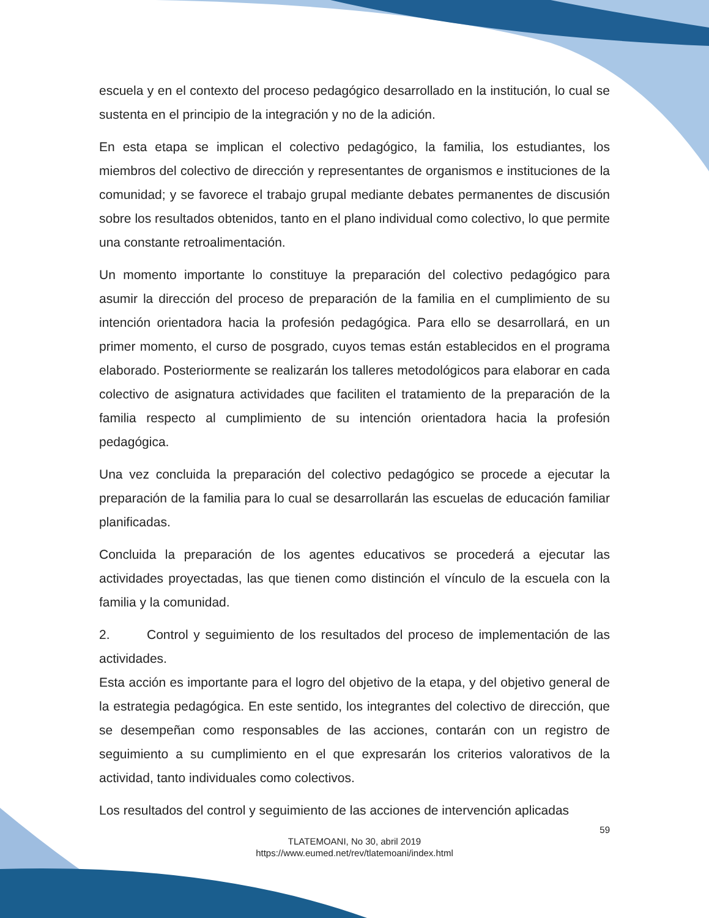escuela y en el contexto del proceso pedagógico desarrollado en la institución, lo cual se sustenta en el principio de la integración y no de la adición.
En esta etapa se implican el colectivo pedagógico, la familia, los estudiantes, los miembros del colectivo de dirección y representantes de organismos e instituciones de la comunidad; y se favorece el trabajo grupal mediante debates permanentes de discusión sobre los resultados obtenidos, tanto en el plano individual como colectivo, lo que permite una constante retroalimentación.
Un momento importante lo constituye la preparación del colectivo pedagógico para asumir la dirección del proceso de preparación de la familia en el cumplimiento de su intención orientadora hacia la profesión pedagógica. Para ello se desarrollará, en un primer momento, el curso de posgrado, cuyos temas están establecidos en el programa elaborado. Posteriormente se realizarán los talleres metodológicos para elaborar en cada colectivo de asignatura actividades que faciliten el tratamiento de la preparación de la familia respecto al cumplimiento de su intención orientadora hacia la profesión pedagógica.
Una vez concluida la preparación del colectivo pedagógico se procede a ejecutar la preparación de la familia para lo cual se desarrollarán las escuelas de educación familiar planificadas.
Concluida la preparación de los agentes educativos se procederá a ejecutar las actividades proyectadas, las que tienen como distinción el vínculo de la escuela con la familia y la comunidad.
2. Control y seguimiento de los resultados del proceso de implementación de las actividades.
Esta acción es importante para el logro del objetivo de la etapa, y del objetivo general de la estrategia pedagógica. En este sentido, los integrantes del colectivo de dirección, que se desempeñan como responsables de las acciones, contarán con un registro de seguimiento a su cumplimiento en el que expresarán los criterios valorativos de la actividad, tanto individuales como colectivos.
Los resultados del control y seguimiento de las acciones de intervención aplicadas
59
TLATEMOANI, No 30, abril 2019
https://www.eumed.net/rev/tlatemoani/index.html